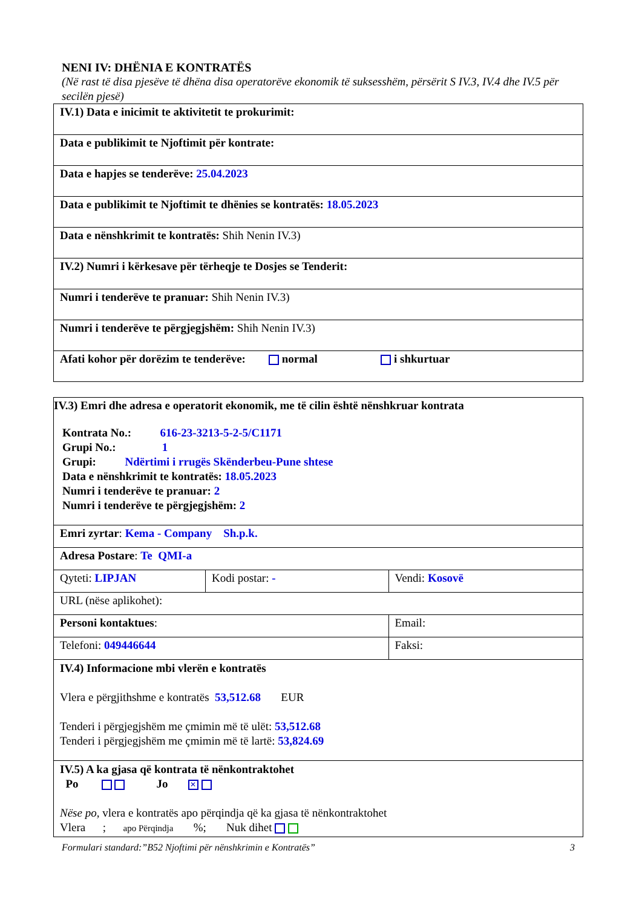NENI IV: DHËNIA E KONTRATËS
(Në rast të disa pjesëve të dhëna disa operatorëve ekonomik të suksesshëm, përsërit S IV.3, IV.4 dhe IV.5 për secilën pjesë)
| IV.1) Data e inicimit te aktivitetit te prokurimit: |
| Data e publikimit te Njoftimit për kontrate: |
| Data e hapjes se tenderëve: 25.04.2023 |
| Data e publikimit te Njoftimit te dhënies se kontratës: 18.05.2023 |
| Data e nënshkrimit te kontratës: Shih Nenin IV.3) |
| IV.2) Numri i kërkesave për tërheqje te Dosjes se Tenderit: |
| Numri i tenderëve te pranuar: Shih Nenin IV.3) |
| Numri i tenderëve te përgjegjshëm: Shih Nenin IV.3) |
| Afati kohor për dorëzim te tenderëve: normal i shkurtuar |
| IV.3) Emri dhe adresa e operatorit ekonomik, me të cilin është nënshkruar kontrata Kontrata No.: 616-23-3213-5-2-5/C1171 Grupi No.: 1 Grupi: Ndërtimi i rrugës Skënderbeu-Pune shtese Data e nënshkrimit te kontratës: 18.05.2023 Numri i tenderëve te pranuar: 2 Numri i tenderëve te përgjegjshëm: 2 | | |
| Emri zyrtar : Kema - Company Sh.p.k. | | |
| Adresa Postare : Te QMI-a | | |
| Qyteti: LIPJAN | Kodi postar: - | Vendi: Kosovë |
| URL (nëse aplikohet): | | |
| Personi kontaktues : | | Email: |
| Telefoni: 049446644 | | Faksi: |
| IV.4) Informacione mbi vlerën e kontratës Vlera e përgjithshme e kontratës 53,512.68 EUR Tenderi i përgjegjshëm me çmimin më të ulët: 53,512.68 Tenderi i përgjegjshëm me çmimin më të lartë: 53,824.69 | | |
| IV.5) A ka gjasa që kontrata të nënkontraktohet Po Jo ✕ Nëse po, vlera e kontratës apo përqindja që ka gjasa të nënkontraktohet Vlera ; apo Përqindja %; Nuk dihet | | |
Formulari standard:”B52 Njoftimi për nënshkrimin e Kontratës” 3